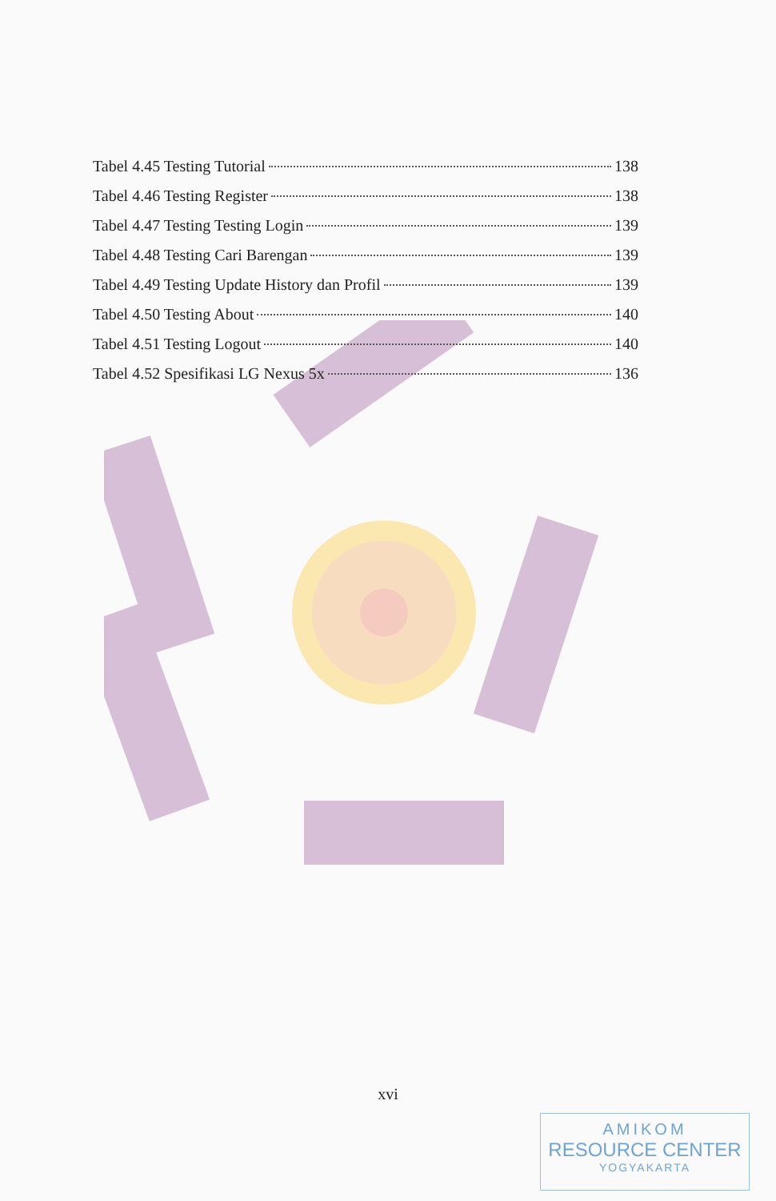Tabel 4.45 Testing Tutorial 138
Tabel 4.46 Testing Register 138
Tabel 4.47 Testing Testing Login 139
Tabel 4.48 Testing Cari Barengan 139
Tabel 4.49 Testing Update History dan Profil 139
Tabel 4.50 Testing About 140
Tabel 4.51 Testing Logout 140
Tabel 4.52 Spesifikasi LG Nexus 5x 136
xvi
AMIKOM
RESOURCE CENTER
YOGYAKARTA